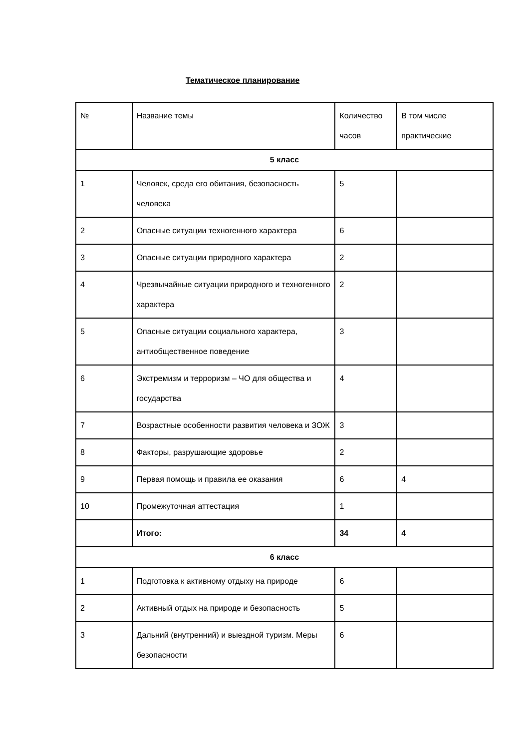Тематическое планирование
| № | Название темы | Количество часов | В том числе практические |
| 5 класс | | | |
| 1 | Человек, среда его обитания, безопасность человека | 5 | |
| 2 | Опасные ситуации техногенного характера | 6 | |
| 3 | Опасные ситуации природного характера | 2 | |
| 4 | Чрезвычайные ситуации природного и техногенного характера | 2 | |
| 5 | Опасные ситуации социального характера, антиобщественное поведение | 3 | |
| 6 | Экстремизм и терроризм – ЧО для общества и государства | 4 | |
| 7 | Возрастные особенности развития человека и ЗОЖ | 3 | |
| 8 | Факторы, разрушающие здоровье | 2 | |
| 9 | Первая помощь и правила ее оказания | 6 | 4 |
| 10 | Промежуточная аттестация | 1 | |
| | Итого: | 34 | 4 |
| 6 класс | | | |
| 1 | Подготовка к активному отдыху на природе | 6 | |
| 2 | Активный отдых на природе и безопасность | 5 | |
| 3 | Дальний (внутренний) и выездной туризм. Меры безопасности | 6 | |